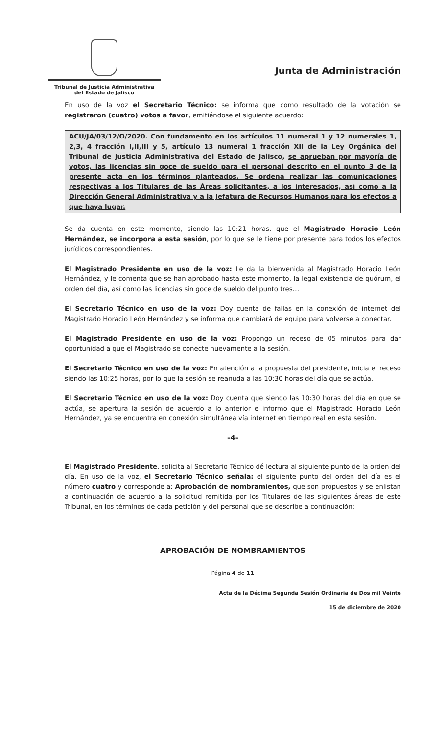Tribunal de Justicia Administrativa
del Estado de Jalisco
Junta de Administración
En uso de la voz el Secretario Técnico: se informa que como resultado de la votación se registraron (cuatro) votos a favor, emitiéndose el siguiente acuerdo:
ACU/JA/03/12/O/2020. Con fundamento en los artículos 11 numeral 1 y 12 numerales 1, 2,3, 4 fracción I,II,III y 5, artículo 13 numeral 1 fracción XII de la Ley Orgánica del Tribunal de Justicia Administrativa del Estado de Jalisco, se aprueban por mayoría de votos, las licencias sin goce de sueldo para el personal descrito en el punto 3 de la presente acta en los términos planteados. Se ordena realizar las comunicaciones respectivas a los Titulares de las Áreas solicitantes, a los interesados, así como a la Dirección General Administrativa y a la Jefatura de Recursos Humanos para los efectos a que haya lugar.
Se da cuenta en este momento, siendo las 10:21 horas, que el Magistrado Horacio León Hernández, se incorpora a esta sesión, por lo que se le tiene por presente para todos los efectos jurídicos correspondientes.
El Magistrado Presidente en uso de la voz: Le da la bienvenida al Magistrado Horacio León Hernández, y le comenta que se han aprobado hasta este momento, la legal existencia de quórum, el orden del día, así como las licencias sin goce de sueldo del punto tres…
El Secretario Técnico en uso de la voz: Doy cuenta de fallas en la conexión de internet del Magistrado Horacio León Hernández y se informa que cambiará de equipo para volverse a conectar.
El Magistrado Presidente en uso de la voz: Propongo un receso de 05 minutos para dar oportunidad a que el Magistrado se conecte nuevamente a la sesión.
El Secretario Técnico en uso de la voz: En atención a la propuesta del presidente, inicia el receso siendo las 10:25 horas, por lo que la sesión se reanuda a las 10:30 horas del día que se actúa.
El Secretario Técnico en uso de la voz: Doy cuenta que siendo las 10:30 horas del día en que se actúa, se apertura la sesión de acuerdo a lo anterior e informo que el Magistrado Horacio León Hernández, ya se encuentra en conexión simultánea vía internet en tiempo real en esta sesión.
-4-
El Magistrado Presidente, solicita al Secretario Técnico dé lectura al siguiente punto de la orden del día. En uso de la voz, el Secretario Técnico señala: el siguiente punto del orden del día es el número cuatro y corresponde a: Aprobación de nombramientos, que son propuestos y se enlistan a continuación de acuerdo a la solicitud remitida por los Titulares de las siguientes áreas de este Tribunal, en los términos de cada petición y del personal que se describe a continuación:
APROBACIÓN DE NOMBRAMIENTOS
Página 4 de 11
Acta de la Décima Segunda Sesión Ordinaria de Dos mil Veinte
15 de diciembre de 2020